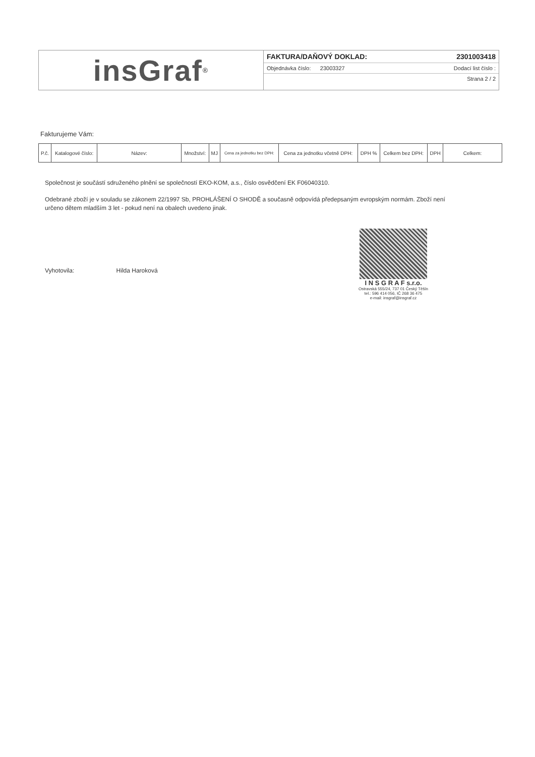insGraf<sup>®</sup>
FAKTURA/DAŇOVÝ DOKLAD: 2301003418
Objednávka číslo: 23003327 Dodací list číslo :
Strana 2 / 2
Fakturujeme Vám:
| P.č. | Katalogové číslo: | Název: | Množství: | MJ | Cena za jednotku bez DPH: | Cena za jednotku včetně DPH: | DPH % | Celkem bez DPH: | DPH | Celkem: |
| --- | --- | --- | --- | --- | --- | --- | --- | --- | --- | --- |
Společnost je součástí sdruženého plnění se společností EKO-KOM, a.s., číslo osvědčení EK F06040310.
Odebrané zboží je v souladu se zákonem 22/1997 Sb, PROHLÁŠENÍ O SHODĚ a současně odpovídá předepsaným evropským normám. Zboží není určeno dětem mladším 3 let - pokud není na obalech uvedeno jinak.
Vyhotovila: Hilda Haroková
I N S G R A F s.r.o.
Ostravská 555/24, 737 01 Český Těšín
tel.: 596 414 056, IČ 268 36 475
e-mail: insgraf@insgraf.cz